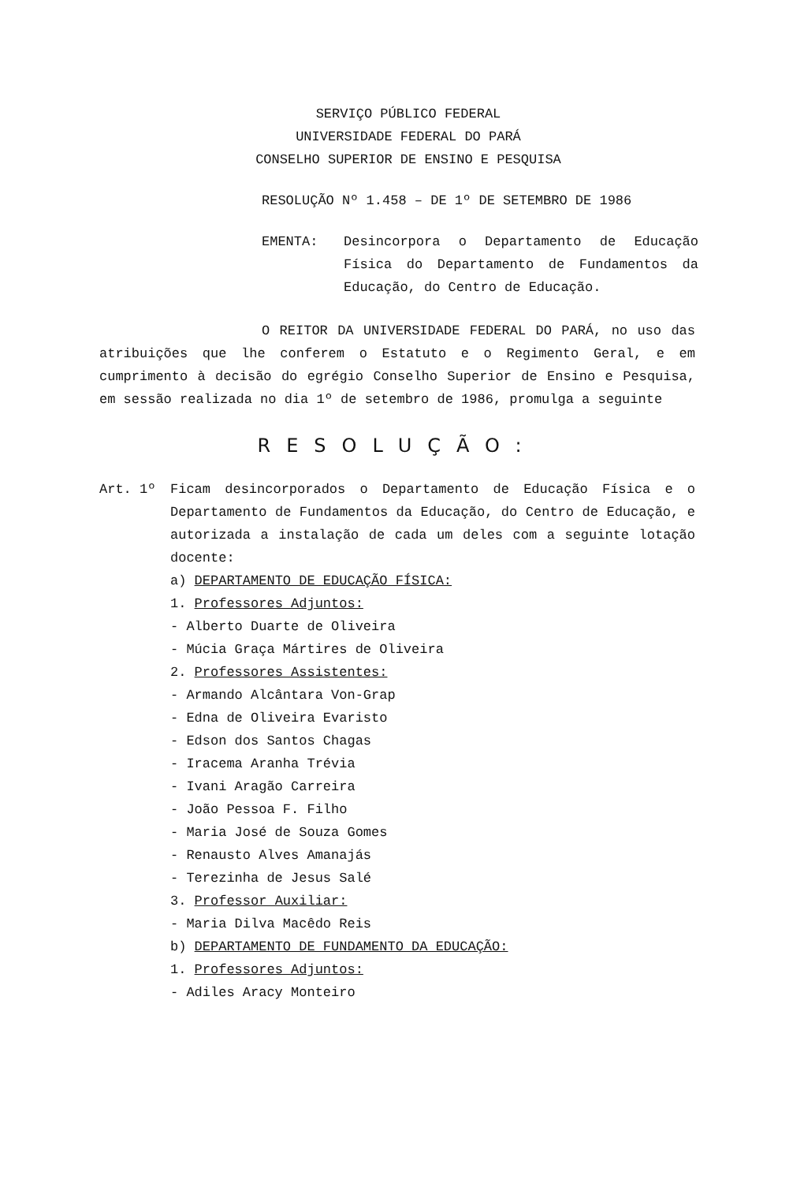SERVIÇO PÚBLICO FEDERAL
UNIVERSIDADE FEDERAL DO PARÁ
CONSELHO SUPERIOR DE ENSINO E PESQUISA
RESOLUÇÃO Nº 1.458 – DE 1º DE SETEMBRO DE 1986
EMENTA: Desincorpora o Departamento de Educação Física do Departamento de Fundamentos da Educação, do Centro de Educação.
O REITOR DA UNIVERSIDADE FEDERAL DO PARÁ, no uso das atribuições que lhe conferem o Estatuto e o Regimento Geral, e em cumprimento à decisão do egrégio Conselho Superior de Ensino e Pesquisa, em sessão realizada no dia 1º de setembro de 1986, promulga a seguinte
RESOLUÇÃO:
Art. 1º Ficam desincorporados o Departamento de Educação Física e o Departamento de Fundamentos da Educação, do Centro de Educação, e autorizada a instalação de cada um deles com a seguinte lotação docente:
a) DEPARTAMENTO DE EDUCAÇÃO FÍSICA:
1. Professores Adjuntos:
- Alberto Duarte de Oliveira
- Múcia Graça Mártires de Oliveira
2. Professores Assistentes:
- Armando Alcântara Von-Grap
- Edna de Oliveira Evaristo
- Edson dos Santos Chagas
- Iracema Aranha Trévia
- Ivani Aragão Carreira
- João Pessoa F. Filho
- Maria José de Souza Gomes
- Renausto Alves Amanajás
- Terezinha de Jesus Salé
3. Professor Auxiliar:
- Maria Dilva Macêdo Reis
b) DEPARTAMENTO DE FUNDAMENTO DA EDUCAÇÃO:
1. Professores Adjuntos:
- Adiles Aracy Monteiro